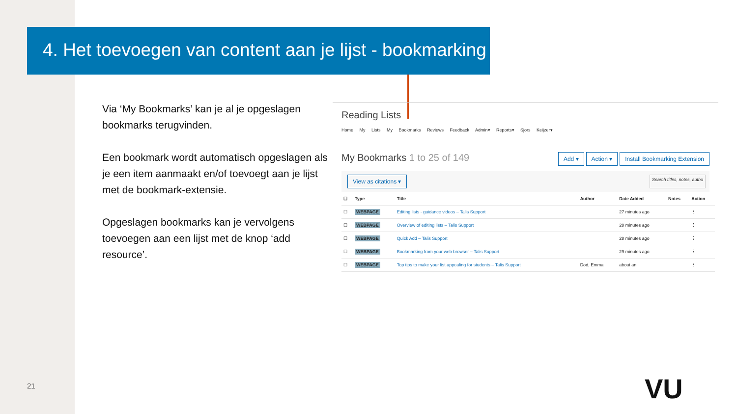4. Het toevoegen van content aan je lijst - bookmarking
Via ‘My Bookmarks’ kan je al je opgeslagen bookmarks terugvinden.
Een bookmark wordt automatisch opgeslagen als je een item aanmaakt en/of toevoegt aan je lijst met de bookmark-extensie.
Opgeslagen bookmarks kan je vervolgens toevoegen aan een lijst met de knop ‘add resource’.
Reading Lists
Home My Lists My Bookmarks Reviews Feedback Admin▾ Reports▾ Sjors Keijzer▾
My Bookmarks 1 to 25 of 149 Add ▾ Action ▾ Install Bookmarking Extension
View as citations ▾ Search titles, notes, autho
| ☐ | Type | Title | Author | Date Added | Notes | Action |
| --- | --- | --- | --- | --- | --- | --- |
| ☐ | WEBPAGE | Editing lists - guidance videos – Talis Support | | 27 minutes ago | | ⋮ |
| ☐ | WEBPAGE | Overview of editing lists – Talis Support | | 28 minutes ago | | ⋮ |
| ☐ | WEBPAGE | Quick Add – Talis Support | | 28 minutes ago | | ⋮ |
| ☐ | WEBPAGE | Bookmarking from your web browser – Talis Support | | 29 minutes ago | | ⋮ |
| ☐ | WEBPAGE | Top tips to make your list appealing for students – Talis Support | Dod, Emma | about an | | ⋮ |
21 VU